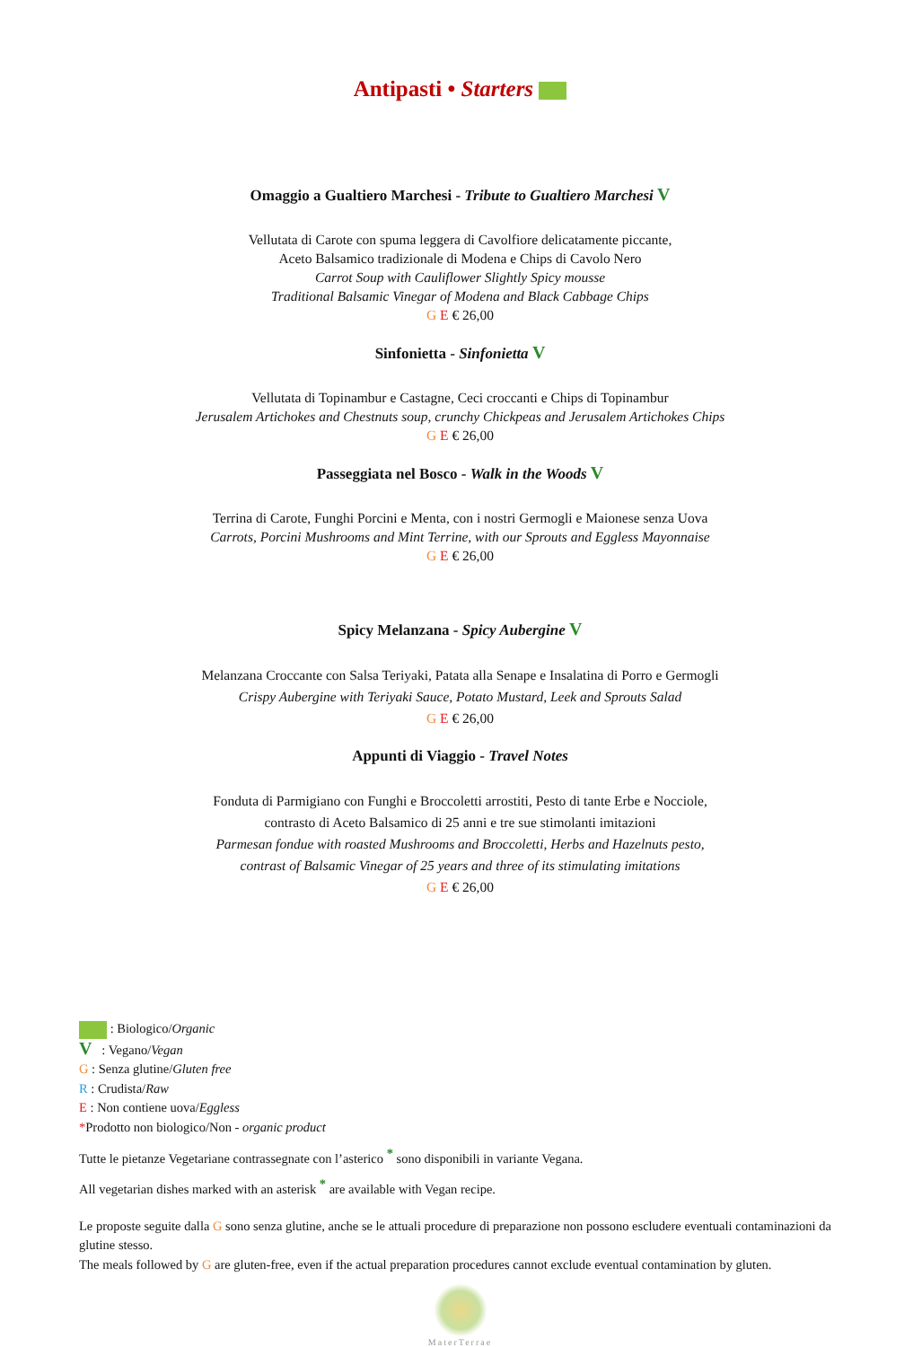Antipasti • Starters
Omaggio a Gualtiero Marchesi - Tribute to Gualtiero Marchesi V
Vellutata di Carote con spuma leggera di Cavolfiore delicatamente piccante,
Aceto Balsamico tradizionale di Modena e Chips di Cavolo Nero
Carrot Soup with Cauliflower Slightly Spicy mousse
Traditional Balsamic Vinegar of Modena and Black Cabbage Chips
G E € 26,00
Sinfonietta - Sinfonietta V
Vellutata di Topinambur e Castagne, Ceci croccanti e Chips di Topinambur
Jerusalem Artichokes and Chestnuts soup, crunchy Chickpeas and Jerusalem Artichokes Chips
G E € 26,00
Passeggiata nel Bosco - Walk in the Woods V
Terrina di Carote, Funghi Porcini e Menta, con i nostri Germogli e Maionese senza Uova
Carrots, Porcini Mushrooms and Mint Terrine, with our Sprouts and Eggless Mayonnaise
G E € 26,00
Spicy Melanzana - Spicy Aubergine V
Melanzana Croccante con Salsa Teriyaki, Patata alla Senape e Insalatina di Porro e Germogli
Crispy Aubergine with Teriyaki Sauce, Potato Mustard, Leek and Sprouts Salad
G E € 26,00
Appunti di Viaggio - Travel Notes
Fonduta di Parmigiano con Funghi e Broccoletti arrostiti, Pesto di tante Erbe e Nocciole,
contrasto di Aceto Balsamico di 25 anni e tre sue stimolanti imitazioni
Parmesan fondue with roasted Mushrooms and Broccoletti, Herbs and Hazelnuts pesto,
contrast of Balsamic Vinegar of 25 years and three of its stimulating imitations
G E € 26,00
: Biologico/Organic
V : Vegano/Vegan
G : Senza glutine/Gluten free
R : Crudista/Raw
E : Non contiene uova/Eggless
*Prodotto non biologico/Non - organic product
Tutte le pietanze Vegetariane contrassegnate con l’asterico * sono disponibili in variante Vegana.
All vegetarian dishes marked with an asterisk * are available with Vegan recipe.
Le proposte seguite dalla G sono senza glutine, anche se le attuali procedure di preparazione non possono escludere eventuali contaminazioni da glutine stesso.
The meals followed by G are gluten-free, even if the actual preparation procedures cannot exclude eventual contamination by gluten.
MaterTerrae